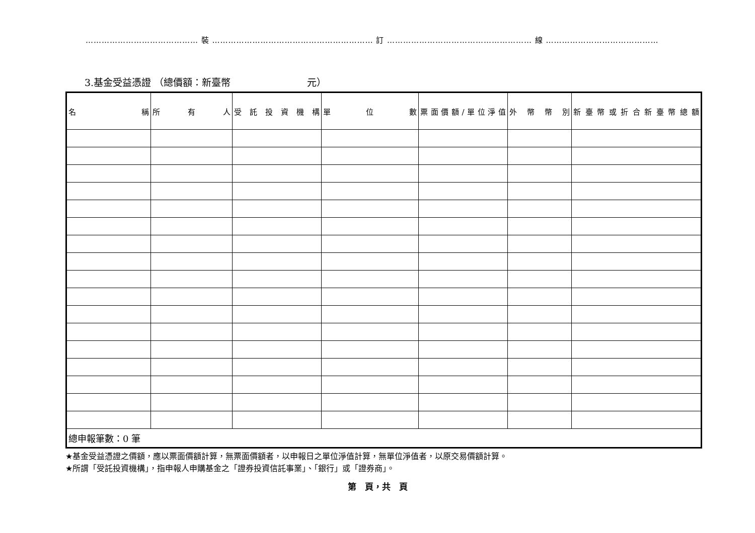…………………………………… 裝 …………………………………………………… 訂 ……………………………………………… 線 ……………………………………
3.基金受益憑證 （總價額：新臺幣　　　　　　　　元）
| 名 稱 | 所 有 人 | 受 託 投 資 機 構 | 單 位 數 | 票面價額/單位淨值 | 外 幣 幣 別 | 新臺幣或折合新臺幣總額 |
| --- | --- | --- | --- | --- | --- | --- |
| 總申報筆數：0 筆 | | | | | | |
★基金受益憑證之價額，應以票面價額計算，無票面價額者，以申報日之單位淨值計算，無單位淨值者，以原交易價額計算。
★所謂「受託投資機構」，指申報人申購基金之「證券投資信託事業」、「銀行」或「證券商」。
第　頁，共　頁